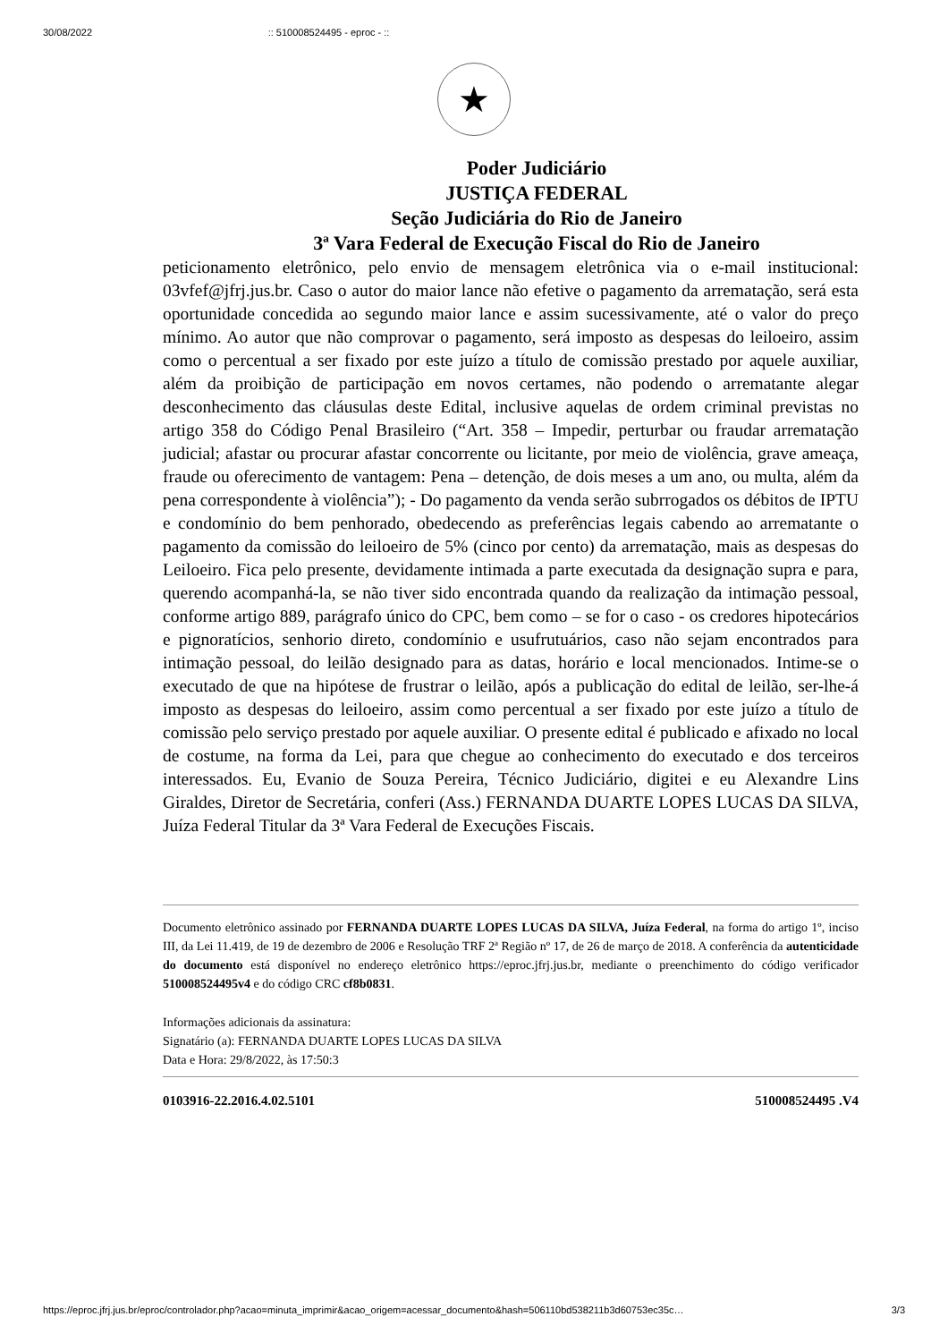30/08/2022:: 510008524495 - eproc - ::
★
Poder Judiciário
JUSTIÇA FEDERAL
Seção Judiciária do Rio de Janeiro
3ª Vara Federal de Execução Fiscal do Rio de Janeiro
peticionamento eletrônico, pelo envio de mensagem eletrônica via o e-mail institucional: 03vfef@jfrj.jus.br. Caso o autor do maior lance não efetive o pagamento da arrematação, será esta oportunidade concedida ao segundo maior lance e assim sucessivamente, até o valor do preço mínimo. Ao autor que não comprovar o pagamento, será imposto as despesas do leiloeiro, assim como o percentual a ser fixado por este juízo a título de comissão prestado por aquele auxiliar, além da proibição de participação em novos certames, não podendo o arrematante alegar desconhecimento das cláusulas deste Edital, inclusive aquelas de ordem criminal previstas no artigo 358 do Código Penal Brasileiro (“Art. 358 – Impedir, perturbar ou fraudar arrematação judicial; afastar ou procurar afastar concorrente ou licitante, por meio de violência, grave ameaça, fraude ou oferecimento de vantagem: Pena – detenção, de dois meses a um ano, ou multa, além da pena correspondente à violência”); - Do pagamento da venda serão subrrogados os débitos de IPTU e condomínio do bem penhorado, obedecendo as preferências legais cabendo ao arrematante o pagamento da comissão do leiloeiro de 5% (cinco por cento) da arrematação, mais as despesas do Leiloeiro. Fica pelo presente, devidamente intimada a parte executada da designação supra e para, querendo acompanhá-la, se não tiver sido encontrada quando da realização da intimação pessoal, conforme artigo 889, parágrafo único do CPC, bem como – se for o caso - os credores hipotecários e pignoratícios, senhorio direto, condomínio e usufrutuários, caso não sejam encontrados para intimação pessoal, do leilão designado para as datas, horário e local mencionados. Intime-se o executado de que na hipótese de frustrar o leilão, após a publicação do edital de leilão, ser-lhe-á imposto as despesas do leiloeiro, assim como percentual a ser fixado por este juízo a título de comissão pelo serviço prestado por aquele auxiliar. O presente edital é publicado e afixado no local de costume, na forma da Lei, para que chegue ao conhecimento do executado e dos terceiros interessados. Eu, Evanio de Souza Pereira, Técnico Judiciário, digitei e eu Alexandre Lins Giraldes, Diretor de Secretária, conferi (Ass.) FERNANDA DUARTE LOPES LUCAS DA SILVA, Juíza Federal Titular da 3ª Vara Federal de Execuções Fiscais.
Documento eletrônico assinado por FERNANDA DUARTE LOPES LUCAS DA SILVA, Juíza Federal, na forma do artigo 1º, inciso III, da Lei 11.419, de 19 de dezembro de 2006 e Resolução TRF 2ª Região nº 17, de 26 de março de 2018. A conferência da autenticidade do documento está disponível no endereço eletrônico https://eproc.jfrj.jus.br, mediante o preenchimento do código verificador 510008524495v4 e do código CRC cf8b0831.
Informações adicionais da assinatura:
Signatário (a): FERNANDA DUARTE LOPES LUCAS DA SILVA
Data e Hora: 29/8/2022, às 17:50:3
0103916-22.2016.4.02.5101 510008524495 .V4
https://eproc.jfrj.jus.br/eproc/controlador.php?acao=minuta_imprimir&acao_origem=acessar_documento&hash=506110bd538211b3d60753ec35c… 3/3